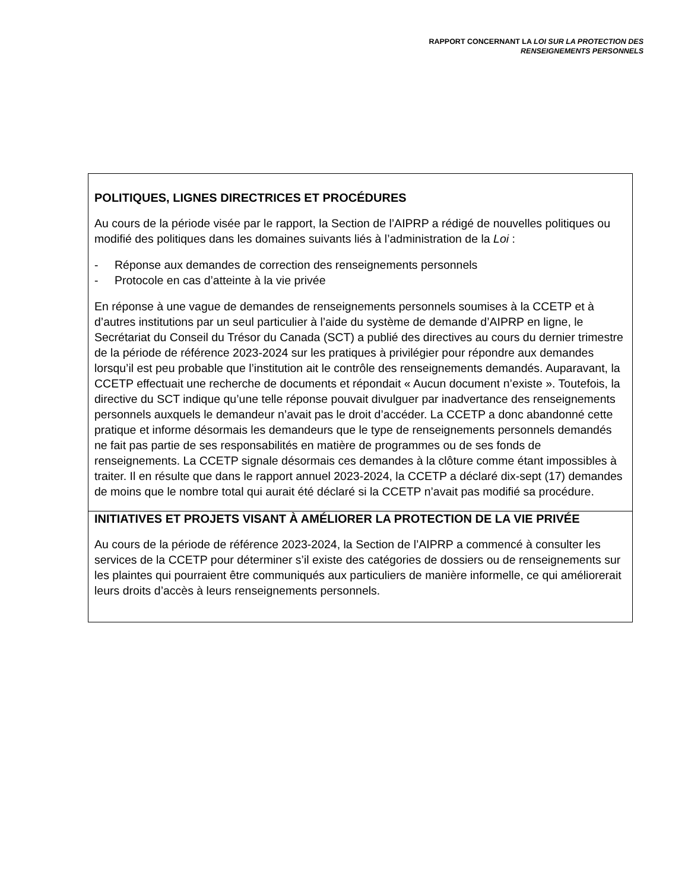RAPPORT CONCERNANT LA LOI SUR LA PROTECTION DES
RENSEIGNEMENTS PERSONNELS
POLITIQUES, LIGNES DIRECTRICES ET PROCÉDURES
Au cours de la période visée par le rapport, la Section de l’AIPRP a rédigé de nouvelles politiques ou modifié des politiques dans les domaines suivants liés à l’administration de la Loi :
- Réponse aux demandes de correction des renseignements personnels
- Protocole en cas d’atteinte à la vie privée
En réponse à une vague de demandes de renseignements personnels soumises à la CCETP et à d’autres institutions par un seul particulier à l’aide du système de demande d’AIPRP en ligne, le Secrétariat du Conseil du Trésor du Canada (SCT) a publié des directives au cours du dernier trimestre de la période de référence 2023-2024 sur les pratiques à privilégier pour répondre aux demandes lorsqu’il est peu probable que l’institution ait le contrôle des renseignements demandés. Auparavant, la CCETP effectuait une recherche de documents et répondait « Aucun document n’existe ». Toutefois, la directive du SCT indique qu’une telle réponse pouvait divulguer par inadvertance des renseignements personnels auxquels le demandeur n’avait pas le droit d’accéder. La CCETP a donc abandonné cette pratique et informe désormais les demandeurs que le type de renseignements personnels demandés ne fait pas partie de ses responsabilités en matière de programmes ou de ses fonds de renseignements. La CCETP signale désormais ces demandes à la clôture comme étant impossibles à traiter. Il en résulte que dans le rapport annuel 2023-2024, la CCETP a déclaré dix-sept (17) demandes de moins que le nombre total qui aurait été déclaré si la CCETP n’avait pas modifié sa procédure.
INITIATIVES ET PROJETS VISANT À AMÉLIORER LA PROTECTION DE LA VIE PRIVÉE
Au cours de la période de référence 2023-2024, la Section de l’AIPRP a commencé à consulter les services de la CCETP pour déterminer s’il existe des catégories de dossiers ou de renseignements sur les plaintes qui pourraient être communiqués aux particuliers de manière informelle, ce qui améliorerait leurs droits d’accès à leurs renseignements personnels.